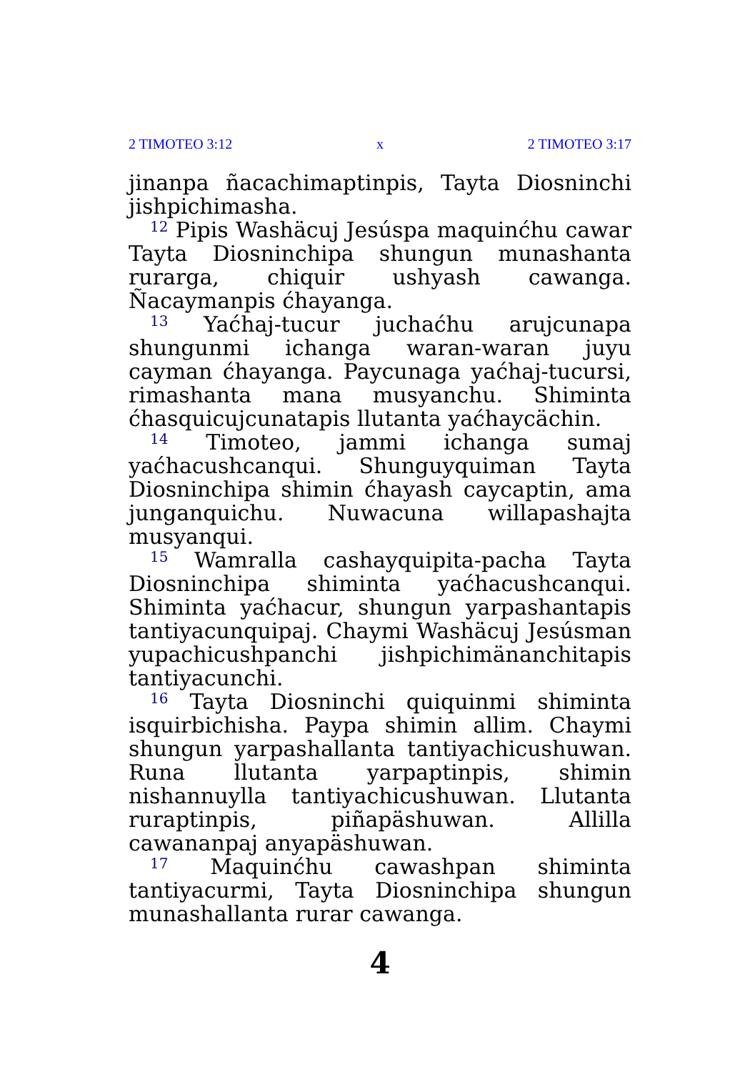2 TIMOTEO 3:12 x 2 TIMOTEO 3:17
jinanpa ñacachimaptinpis, Tayta Diosninchi jishpichimasha.
<sup>12</sup> Pipis Washäcuj Jesúspa maquinćhu cawar Tayta Diosninchipa shungun munashanta rurarga, chiquir ushyash cawanga. Ñacaymanpis ćhayanga.
<sup>13</sup> Yaćhaj-tucur juchaćhu arujcunapa shungunmi ichanga waran-waran juyu cayman ćhayanga. Paycunaga yaćhaj-tucursi, rimashanta mana musyanchu. Shiminta ćhasquicujcunatapis llutanta yaćhaycächin.
<sup>14</sup> Timoteo, jammi ichanga sumaj yaćhacushcanqui. Shunguyquiman Tayta Diosninchipa shimin ćhayash caycaptin, ama junganquichu. Nuwacuna willapashajta musyanqui.
<sup>15</sup> Wamralla cashayquipita-pacha Tayta Diosninchipa shiminta yaćhacushcanqui. Shiminta yaćhacur, shungun yarpashantapis tantiyacunquipaj. Chaymi Washäcuj Jesúsman yupachicushpanchi jishpichimänanchitapis tantiyacunchi.
<sup>16</sup> Tayta Diosninchi quiquinmi shiminta isquirbichisha. Paypa shimin allim. Chaymi shungun yarpashallanta tantiyachicushuwan. Runa llutanta yarpaptinpis, shimin nishannuylla tantiyachicushuwan. Llutanta ruraptinpis, piñapäshuwan. Allilla cawananpaj anyapäshuwan.
<sup>17</sup> Maquinćhu cawashpan shiminta tantiyacurmi, Tayta Diosninchipa shungun munashallanta rurar cawanga.
4